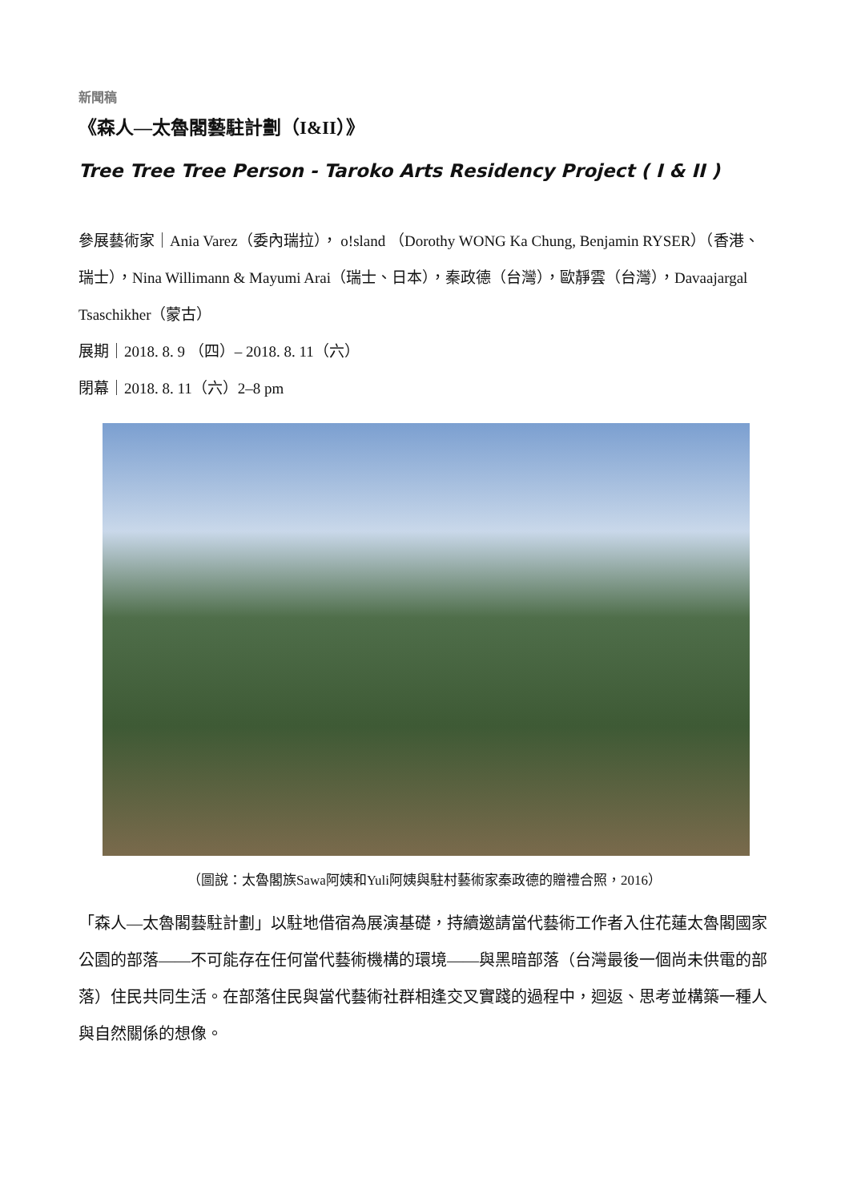新聞稿
《森人—太魯閣藝駐計劃（I&II）》
Tree Tree Tree Person - Taroko Arts Residency Project ( I & II )
參展藝術家｜Ania Varez（委內瑞拉）， o!sland （Dorothy WONG Ka Chung, Benjamin RYSER）（香港、瑞士），Nina Willimann & Mayumi Arai（瑞士、日本），秦政德（台灣），歐靜雲（台灣），Davaajargal Tsaschikher（蒙古）
展期｜2018. 8. 9 （四）– 2018. 8. 11（六）
閉幕｜2018. 8. 11（六）2–8 pm
（圖說：太魯閣族Sawa阿姨和Yuli阿姨與駐村藝術家秦政德的贈禮合照，2016）
「森人—太魯閣藝駐計劃」以駐地借宿為展演基礎，持續邀請當代藝術工作者入住花蓮太魯閣國家公園的部落——不可能存在任何當代藝術機構的環境——與黑暗部落（台灣最後一個尚未供電的部落）住民共同生活。在部落住民與當代藝術社群相逢交叉實踐的過程中，迴返、思考並構築一種人與自然關係的想像。